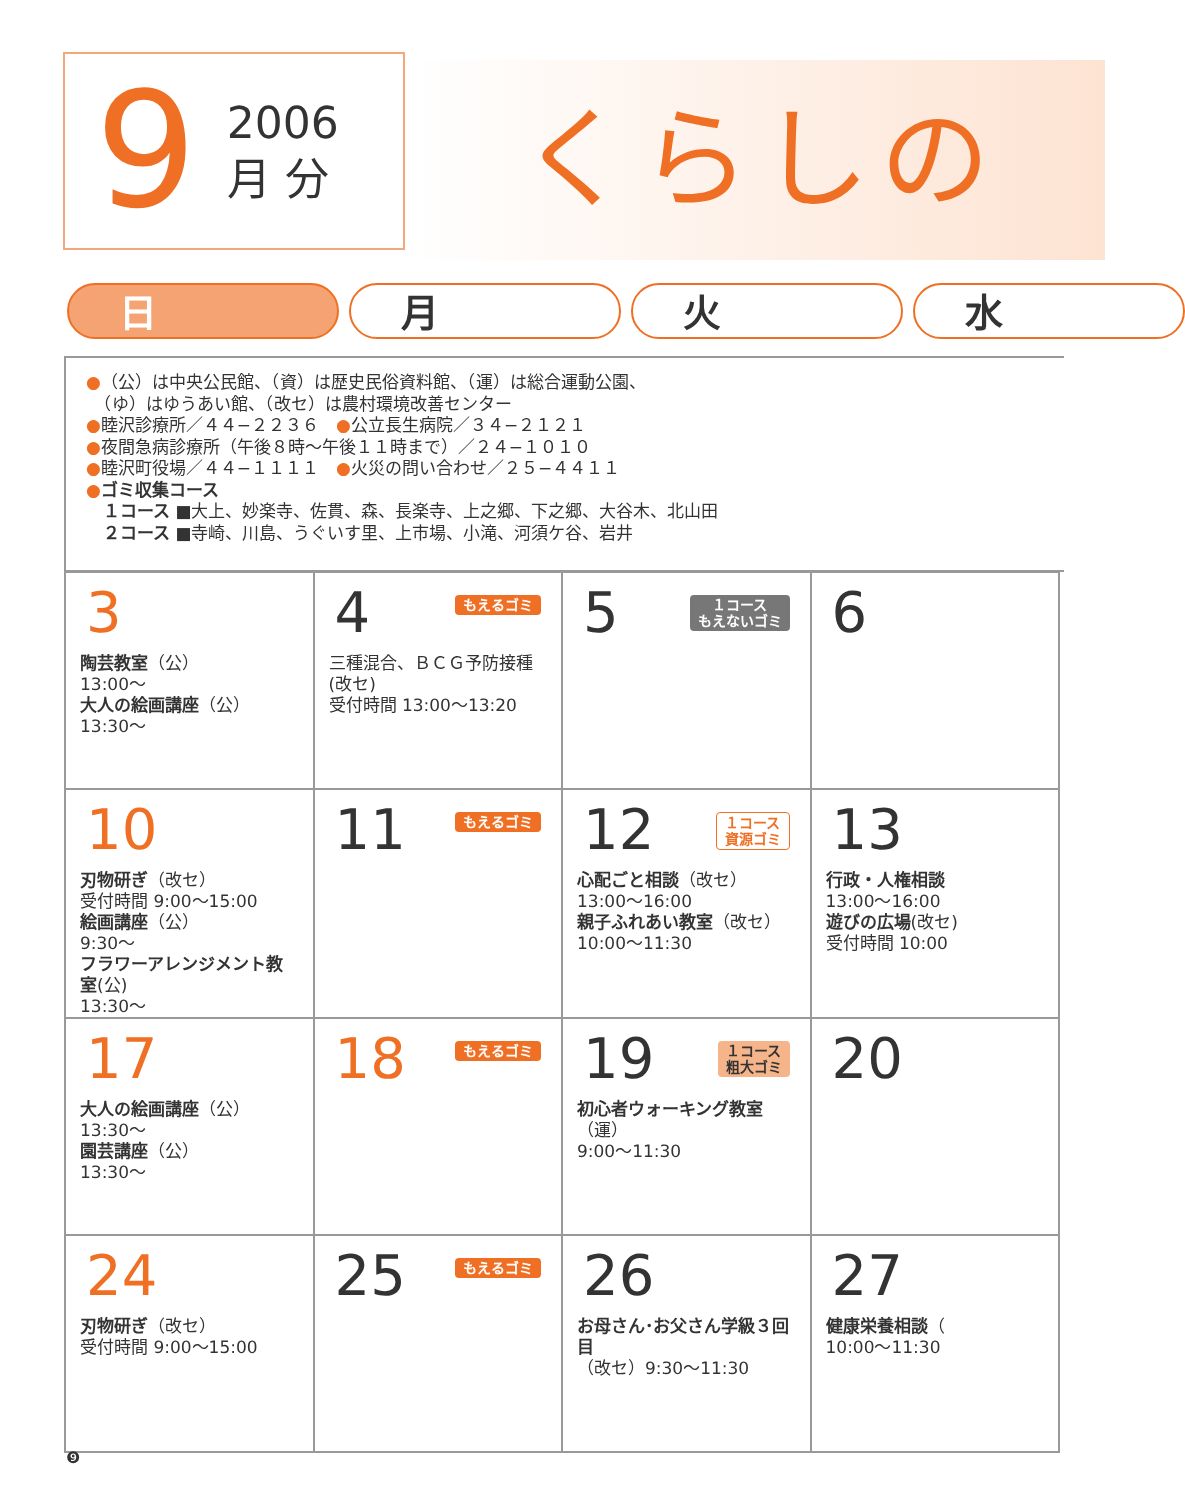9 2006
月 分
くらしの
日 月 火 水
●（公）は中央公民館、（資）は歴史民俗資料館、（運）は総合運動公園、
　（ゆ）はゆうあい館、（改セ）は農村環境改善センター
●睦沢診療所／４４−２２３６　●公立長生病院／３４−２１２１
●夜間急病診療所（午後８時〜午後１１時まで）／２４−１０１０
●睦沢町役場／４４−１１１１　●火災の問い合わせ／２５−４４１１
●ゴミ収集コース
　１コース ■大上、妙楽寺、佐貫、森、長楽寺、上之郷、下之郷、大谷木、北山田
　２コース ■寺崎、川島、うぐいす里、上市場、小滝、河須ケ谷、岩井
| 3 陶芸教室 （公） 13:00〜 大人の絵画講座 （公） 13:30〜 | 4 もえるゴミ 三種混合、ＢＣＧ予防接種(改セ) 受付時間 13:00〜13:20 | 5 １コース もえないゴミ | 6 |
| 10 刃物研ぎ （改セ） 受付時間 9:00〜15:00 絵画講座 （公） 9:30〜 フラワーアレンジメント教室 (公) 13:30〜 | 11 もえるゴミ | 12 １コース 資源ゴミ 心配ごと相談 （改セ） 13:00〜16:00 親子ふれあい教室 （改セ） 10:00〜11:30 | 13 行政・人権相談 13:00〜16:00 遊びの広場 (改セ) 受付時間 10:00 |
| 17 大人の絵画講座 （公） 13:30〜 園芸講座 （公） 13:30〜 | 18 もえるゴミ | 19 １コース 粗大ゴミ 初心者ウォーキング教室 （運） 9:00〜11:30 | 20 |
| 24 刃物研ぎ （改セ） 受付時間 9:00〜15:00 | 25 もえるゴミ | 26 お母さん･お父さん学級３回目 （改セ）9:30〜11:30 | 27 健康栄養相談 （ 10:00〜11:30 |
❾